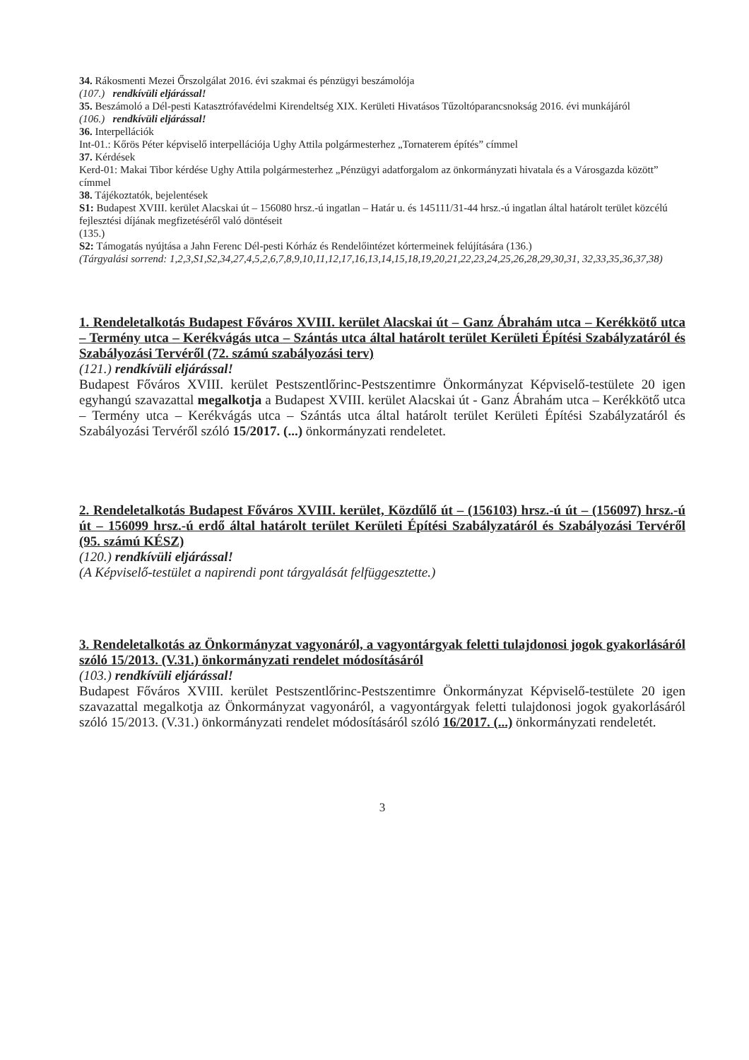34. Rákosmenti Mezei Őrszolgálat 2016. évi szakmai és pénzügyi beszámolója
(107.) rendkívüli eljárással!
35. Beszámoló a Dél-pesti Katasztrófavédelmi Kirendeltség XIX. Kerületi Hivatásos Tűzoltóparancsnokság 2016. évi munkájáról
(106.) rendkívüli eljárással!
36. Interpellációk
Int-01.: Kőrös Péter képviselő interpellációja Ughy Attila polgármesterhez „Tornaterem építés” címmel
37. Kérdések
Kerd-01: Makai Tibor kérdése Ughy Attila polgármesterhez „Pénzügyi adatforgalom az önkormányzati hivatala és a Városgazda között” címmel
38. Tájékoztatók, bejelentések
S1: Budapest XVIII. kerület Alacskai út – 156080 hrsz.-ú ingatlan – Határ u. és 145111/31-44 hrsz.-ú ingatlan által határolt terület közcélú fejlesztési díjának megfizetéséről való döntéseit
(135.)
S2: Támogatás nyújtása a Jahn Ferenc Dél-pesti Kórház és Rendelőintézet kórtermeinek felújítására (136.)
(Tárgyalási sorrend: 1,2,3,S1,S2,34,27,4,5,2,6,7,8,9,10,11,12,17,16,13,14,15,18,19,20,21,22,23,24,25,26,28,29,30,31, 32,33,35,36,37,38)
1. Rendeletalkotás Budapest Főváros XVIII. kerület Alacskai út – Ganz Ábrahám utca – Kerékkötő utca – Termény utca – Kerékvágás utca – Szántás utca által határolt terület Kerületi Építési Szabályzatáról és Szabályozási Tervéről (72. számú szabályozási terv)
(121.) rendkívüli eljárással!
Budapest Főváros XVIII. kerület Pestszentlőrinc-Pestszentimre Önkormányzat Képviselő-testülete 20 igen egyhangú szavazattal megalkotja a Budapest XVIII. kerület Alacskai út - Ganz Ábrahám utca – Kerékkötő utca – Termény utca – Kerékvágás utca – Szántás utca által határolt terület Kerületi Építési Szabályzatáról és Szabályozási Tervéről szóló 15/2017. (...) önkormányzati rendeletet.
2. Rendeletalkotás Budapest Főváros XVIII. kerület, Közdűlő út – (156103) hrsz.-ú út – (156097) hrsz.-ú út – 156099 hrsz.-ú erdő által határolt terület Kerületi Építési Szabályzatáról és Szabályozási Tervéről (95. számú KÉSZ)
(120.) rendkívüli eljárással!
(A Képviselő-testület a napirendi pont tárgyalását felfüggesztette.)
3. Rendeletalkotás az Önkormányzat vagyonáról, a vagyontárgyak feletti tulajdonosi jogok gyakorlásáról szóló 15/2013. (V.31.) önkormányzati rendelet módosításáról
(103.) rendkívüli eljárással!
Budapest Főváros XVIII. kerület Pestszentlőrinc-Pestszentimre Önkormányzat Képviselő-testülete 20 igen szavazattal megalkotja az Önkormányzat vagyonáról, a vagyontárgyak feletti tulajdonosi jogok gyakorlásáról szóló 15/2013. (V.31.) önkormányzati rendelet módosításáról szóló 16/2017. (...) önkormányzati rendeletét.
3